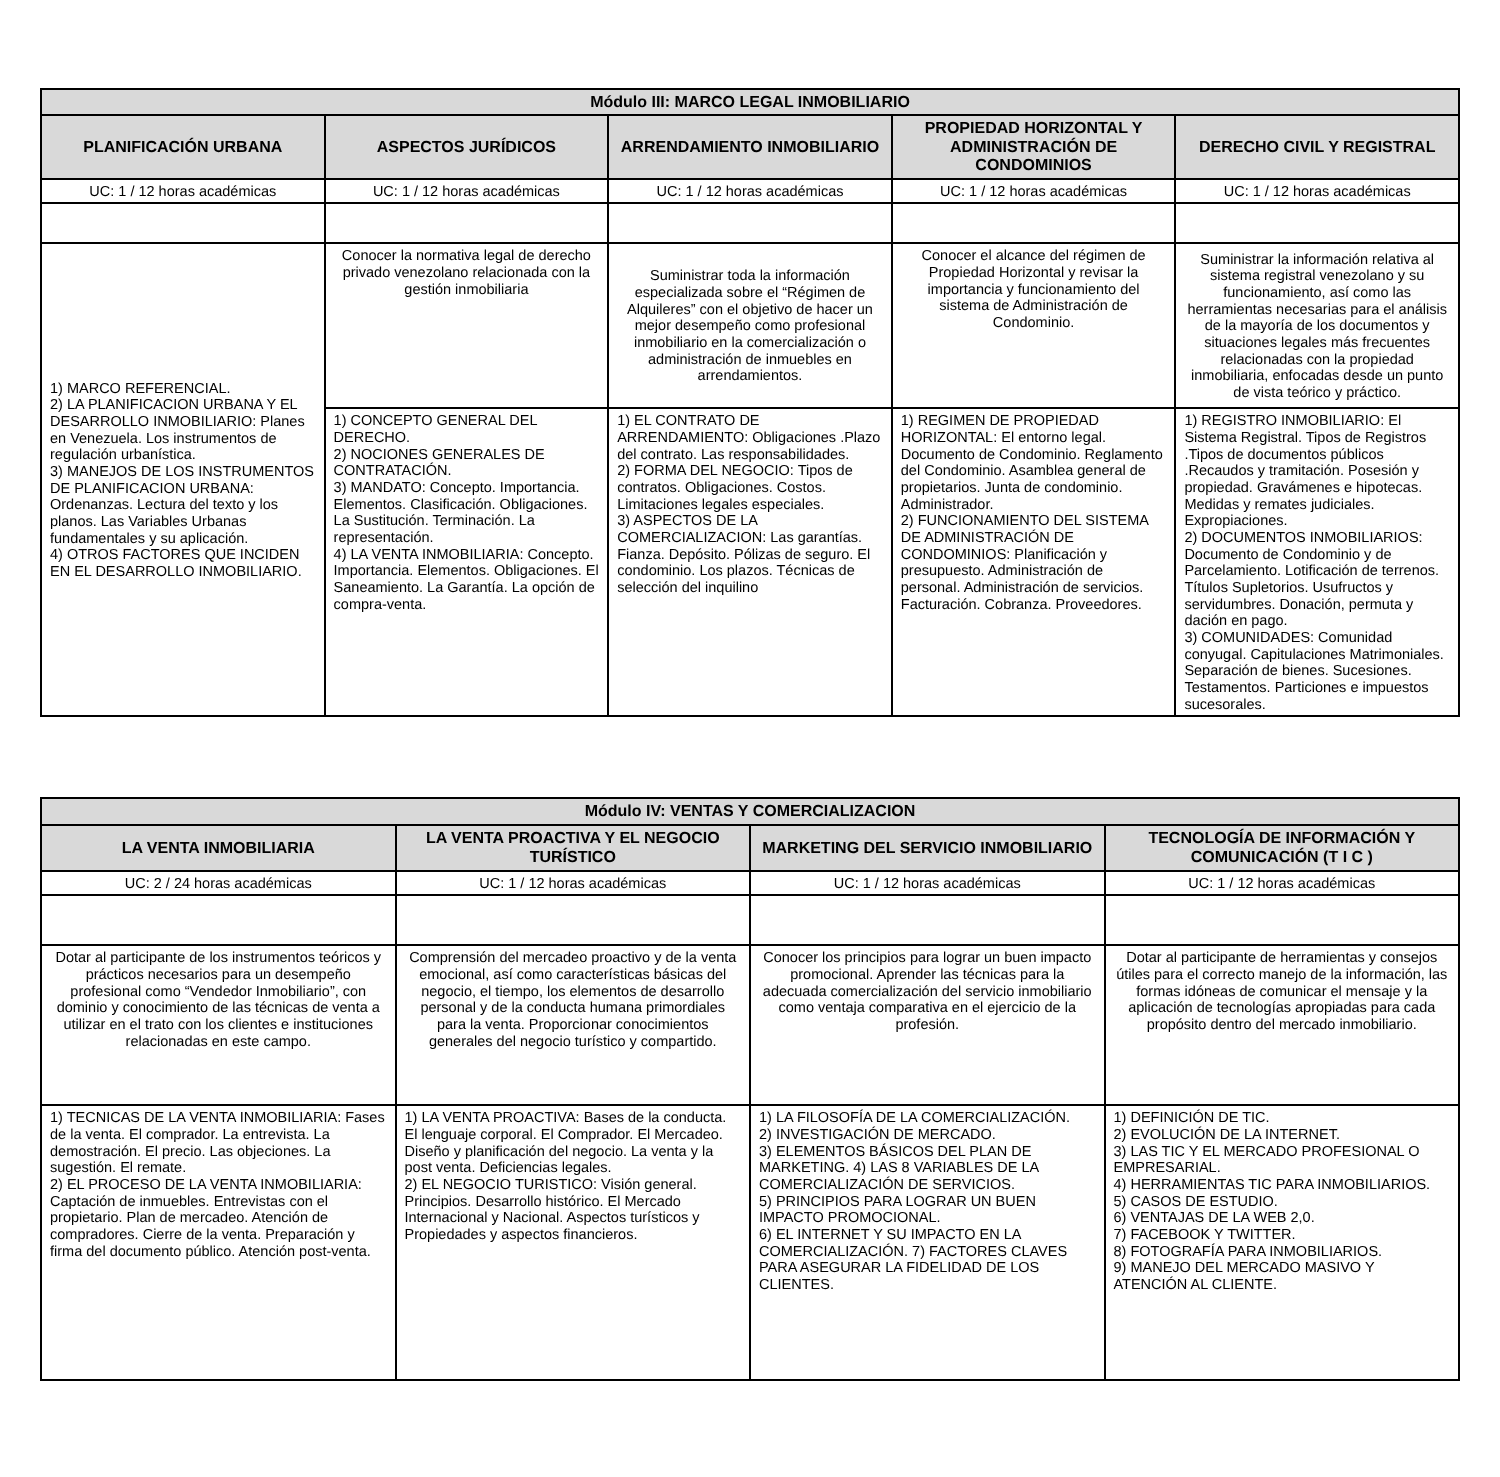| Módulo III: MARCO LEGAL INMOBILIARIO | | | | |
| --- | --- | --- | --- | --- |
| PLANIFICACIÓN URBANA | ASPECTOS JURÍDICOS | ARRENDAMIENTO INMOBILIARIO | PROPIEDAD HORIZONTAL Y ADMINISTRACIÓN DE CONDOMINIOS | DERECHO CIVIL Y REGISTRAL |
| UC: 1 / 12 horas académicas | UC: 1 / 12 horas académicas | UC: 1 / 12 horas académicas | UC: 1 / 12 horas académicas | UC: 1 / 12 horas académicas |
| 1) MARCO REFERENCIAL. 2) LA PLANIFICACION URBANA Y EL DESARROLLO INMOBILIARIO: Planes en Venezuela. Los instrumentos de regulación urbanística. 3) MANEJOS DE LOS INSTRUMENTOS DE PLANIFICACION URBANA: Ordenanzas. Lectura del texto y los planos. Las Variables Urbanas fundamentales y su aplicación. 4) OTROS FACTORES QUE INCIDEN EN EL DESARROLLO INMOBILIARIO. | Conocer la normativa legal de derecho privado venezolano relacionada con la gestión inmobiliaria | Suministrar toda la información especializada sobre el “Régimen de Alquileres” con el objetivo de hacer un mejor desempeño como profesional inmobiliario en la comercialización o administración de inmuebles en arrendamientos. | Conocer el alcance del régimen de Propiedad Horizontal y revisar la importancia y funcionamiento del sistema de Administración de Condominio. | Suministrar la información relativa al sistema registral venezolano y su funcionamiento, así como las herramientas necesarias para el análisis de la mayoría de los documentos y situaciones legales más frecuentes relacionadas con la propiedad inmobiliaria, enfocadas desde un punto de vista teórico y práctico. |
| | 1) CONCEPTO GENERAL DEL DERECHO. 2) NOCIONES GENERALES DE CONTRATACIÓN. 3) MANDATO: Concepto. Importancia. Elementos. Clasificación. Obligaciones. La Sustitución. Terminación. La representación. 4) LA VENTA INMOBILIARIA: Concepto. Importancia. Elementos. Obligaciones. El Saneamiento. La Garantía. La opción de compra-venta. | 1) EL CONTRATO DE ARRENDAMIENTO: Obligaciones .Plazo del contrato. Las responsabilidades. 2) FORMA DEL NEGOCIO: Tipos de contratos. Obligaciones. Costos. Limitaciones legales especiales. 3) ASPECTOS DE LA COMERCIALIZACION: Las garantías. Fianza. Depósito. Pólizas de seguro. El condominio. Los plazos. Técnicas de selección del inquilino | 1) REGIMEN DE PROPIEDAD HORIZONTAL: El entorno legal. Documento de Condominio. Reglamento del Condominio. Asamblea general de propietarios. Junta de condominio. Administrador. 2) FUNCIONAMIENTO DEL SISTEMA DE ADMINISTRACIÓN DE CONDOMINIOS: Planificación y presupuesto. Administración de personal. Administración de servicios. Facturación. Cobranza. Proveedores. | 1) REGISTRO INMOBILIARIO: El Sistema Registral. Tipos de Registros .Tipos de documentos públicos .Recaudos y tramitación. Posesión y propiedad. Gravámenes e hipotecas. Medidas y remates judiciales. Expropiaciones. 2) DOCUMENTOS INMOBILIARIOS: Documento de Condominio y de Parcelamiento. Lotificación de terrenos. Títulos Supletorios. Usufructos y servidumbres. Donación, permuta y dación en pago. 3) COMUNIDADES: Comunidad conyugal. Capitulaciones Matrimoniales. Separación de bienes. Sucesiones. Testamentos. Particiones e impuestos sucesorales. |
| Módulo IV: VENTAS Y COMERCIALIZACION | | | |
| --- | --- | --- | --- |
| LA VENTA INMOBILIARIA | LA VENTA PROACTIVA Y EL NEGOCIO TURÍSTICO | MARKETING DEL SERVICIO INMOBILIARIO | TECNOLOGÍA DE INFORMACIÓN Y COMUNICACIÓN (T I C ) |
| UC: 2 / 24 horas académicas | UC: 1 / 12 horas académicas | UC: 1 / 12 horas académicas | UC: 1 / 12 horas académicas |
| Dotar al participante de los instrumentos teóricos y prácticos necesarios para un desempeño profesional como “Vendedor Inmobiliario”, con dominio y conocimiento de las técnicas de venta a utilizar en el trato con los clientes e instituciones relacionadas en este campo. | Comprensión del mercadeo proactivo y de la venta emocional, así como características básicas del negocio, el tiempo, los elementos de desarrollo personal y de la conducta humana primordiales para la venta. Proporcionar conocimientos generales del negocio turístico y compartido. | Conocer los principios para lograr un buen impacto promocional. Aprender las técnicas para la adecuada comercialización del servicio inmobiliario como ventaja comparativa en el ejercicio de la profesión. | Dotar al participante de herramientas y consejos útiles para el correcto manejo de la información, las formas idóneas de comunicar el mensaje y la aplicación de tecnologías apropiadas para cada propósito dentro del mercado inmobiliario. |
| 1) TECNICAS DE LA VENTA INMOBILIARIA: Fases de la venta. El comprador. La entrevista. La demostración. El precio. Las objeciones. La sugestión. El remate. 2) EL PROCESO DE LA VENTA INMOBILIARIA: Captación de inmuebles. Entrevistas con el propietario. Plan de mercadeo. Atención de compradores. Cierre de la venta. Preparación y firma del documento público. Atención post-venta. | 1) LA VENTA PROACTIVA: Bases de la conducta. El lenguaje corporal. El Comprador. El Mercadeo. Diseño y planificación del negocio. La venta y la post venta. Deficiencias legales. 2) EL NEGOCIO TURISTICO: Visión general. Principios. Desarrollo histórico. El Mercado Internacional y Nacional. Aspectos turísticos y Propiedades y aspectos financieros. | 1) LA FILOSOFÍA DE LA COMERCIALIZACIÓN. 2) INVESTIGACIÓN DE MERCADO. 3) ELEMENTOS BÁSICOS DEL PLAN DE MARKETING. 4) LAS 8 VARIABLES DE LA COMERCIALIZACIÓN DE SERVICIOS. 5) PRINCIPIOS PARA LOGRAR UN BUEN IMPACTO PROMOCIONAL. 6) EL INTERNET Y SU IMPACTO EN LA COMERCIALIZACIÓN. 7) FACTORES CLAVES PARA ASEGURAR LA FIDELIDAD DE LOS CLIENTES. | 1) DEFINICIÓN DE TIC. 2) EVOLUCIÓN DE LA INTERNET. 3) LAS TIC Y EL MERCADO PROFESIONAL O EMPRESARIAL. 4) HERRAMIENTAS TIC PARA INMOBILIARIOS. 5) CASOS DE ESTUDIO. 6) VENTAJAS DE LA WEB 2,0. 7) FACEBOOK Y TWITTER. 8) FOTOGRAFÍA PARA INMOBILIARIOS. 9) MANEJO DEL MERCADO MASIVO Y ATENCIÓN AL CLIENTE. |